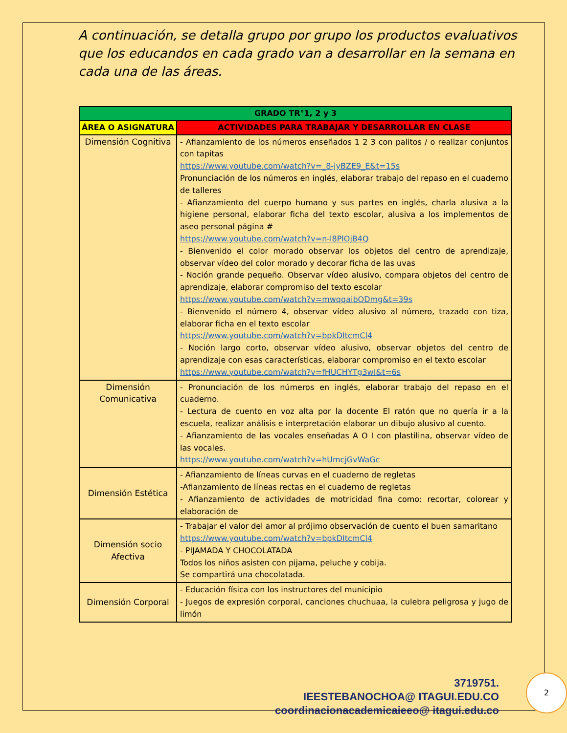A continuación, se detalla grupo por grupo los productos evaluativos que los educandos en cada grado van a desarrollar en la semana en cada una de las áreas.
| GRADO TR°1, 2 y 3 | |
| --- | --- |
| ÁREA O ASIGNATURA | ACTIVIDADES PARA TRABAJAR Y DESARROLLAR EN CLASE |
| Dimensión Cognitiva | - Afianzamiento de los números enseñados 1 2 3 con palitos / o realizar conjuntos con tapitas https://www.youtube.com/watch?v=_8-jyBZE9_E&t=15s Pronunciación de los números en inglés, elaborar trabajo del repaso en el cuaderno de talleres - Afianzamiento del cuerpo humano y sus partes en inglés, charla alusiva a la higiene personal, elaborar ficha del texto escolar, alusiva a los implementos de aseo personal página # https://www.youtube.com/watch?v=n-l8PlOjB4Q - Bienvenido el color morado observar los objetos del centro de aprendizaje, observar vídeo del color morado y decorar ficha de las uvas - Noción grande pequeño. Observar vídeo alusivo, compara objetos del centro de aprendizaje, elaborar compromiso del texto escolar https://www.youtube.com/watch?v=mwqqaibODmg&t=39s - Bienvenido el número 4, observar vídeo alusivo al número, trazado con tiza, elaborar ficha en el texto escolar https://www.youtube.com/watch?v=bpkDItcmCl4 - Noción largo corto, observar vídeo alusivo, observar objetos del centro de aprendizaje con esas características, elaborar compromiso en el texto escolar https://www.youtube.com/watch?v=fHUCHYTg3wI&t=6s |
| Dimensión Comunicativa | - Pronunciación de los números en inglés, elaborar trabajo del repaso en el cuaderno. - Lectura de cuento en voz alta por la docente El ratón que no quería ir a la escuela, realizar análisis e interpretación elaborar un dibujo alusivo al cuento. - Afianzamiento de las vocales enseñadas A O I con plastilina, observar vídeo de las vocales. https://www.youtube.com/watch?v=hUmcjGvWaGc |
| Dimensión Estética | - Afianzamiento de líneas curvas en el cuaderno de regletas -Afianzamiento de líneas rectas en el cuaderno de regletas - Afianzamiento de actividades de motricidad fina como: recortar, colorear y elaboración de |
| Dimensión socio Afectiva | - Trabajar el valor del amor al prójimo observación de cuento el buen samaritano https://www.youtube.com/watch?v=bpkDItcmCl4 - PIJAMADA Y CHOCOLATADA Todos los niños asisten con pijama, peluche y cobija. Se compartirá una chocolatada. |
| Dimensión Corporal | - Educación física con los instructores del municipio - Juegos de expresión corporal, canciones chuchuaa, la culebra peligrosa y jugo de limón |
3719751.
IEESTEBANOCHOA@ ITAGUI.EDU.CO
coordinacionacademicaieeo@ itagui.edu.co
2